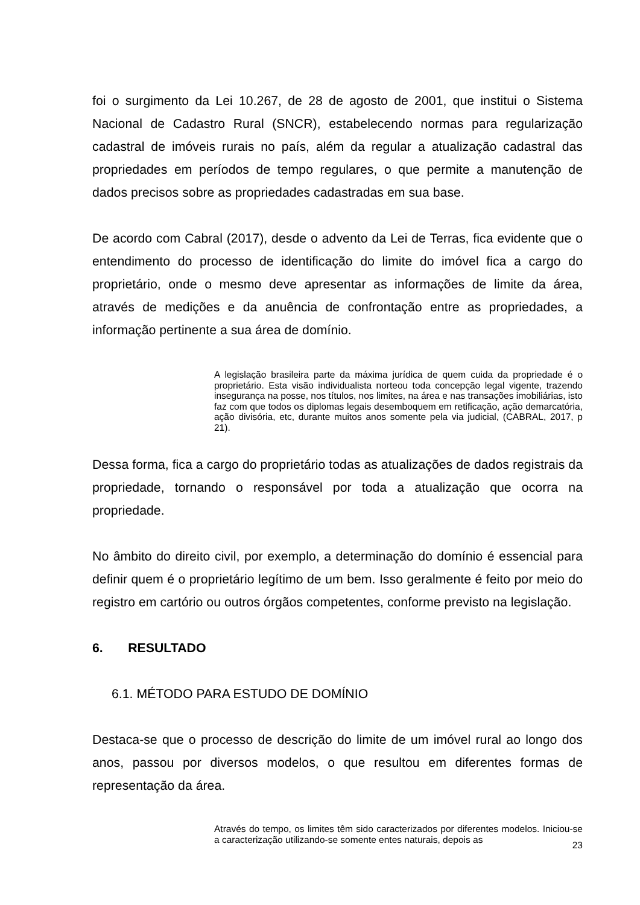foi o surgimento da Lei 10.267, de 28 de agosto de 2001, que institui o Sistema Nacional de Cadastro Rural (SNCR), estabelecendo normas para regularização cadastral de imóveis rurais no país, além da regular a atualização cadastral das propriedades em períodos de tempo regulares, o que permite a manutenção de dados precisos sobre as propriedades cadastradas em sua base.
De acordo com Cabral (2017), desde o advento da Lei de Terras, fica evidente que o entendimento do processo de identificação do limite do imóvel fica a cargo do proprietário, onde o mesmo deve apresentar as informações de limite da área, através de medições e da anuência de confrontação entre as propriedades, a informação pertinente a sua área de domínio.
A legislação brasileira parte da máxima jurídica de quem cuida da propriedade é o proprietário. Esta visão individualista norteou toda concepção legal vigente, trazendo insegurança na posse, nos títulos, nos limites, na área e nas transações imobiliárias, isto faz com que todos os diplomas legais desemboquem em retificação, ação demarcatória, ação divisória, etc, durante muitos anos somente pela via judicial, (CABRAL, 2017, p 21).
Dessa forma, fica a cargo do proprietário todas as atualizações de dados registrais da propriedade, tornando o responsável por toda a atualização que ocorra na propriedade.
No âmbito do direito civil, por exemplo, a determinação do domínio é essencial para definir quem é o proprietário legítimo de um bem. Isso geralmente é feito por meio do registro em cartório ou outros órgãos competentes, conforme previsto na legislação.
6. RESULTADO
6.1. MÉTODO PARA ESTUDO DE DOMÍNIO
Destaca-se que o processo de descrição do limite de um imóvel rural ao longo dos anos, passou por diversos modelos, o que resultou em diferentes formas de representação da área.
Através do tempo, os limites têm sido caracterizados por diferentes modelos. Iniciou-se a caracterização utilizando-se somente entes naturais, depois as
23